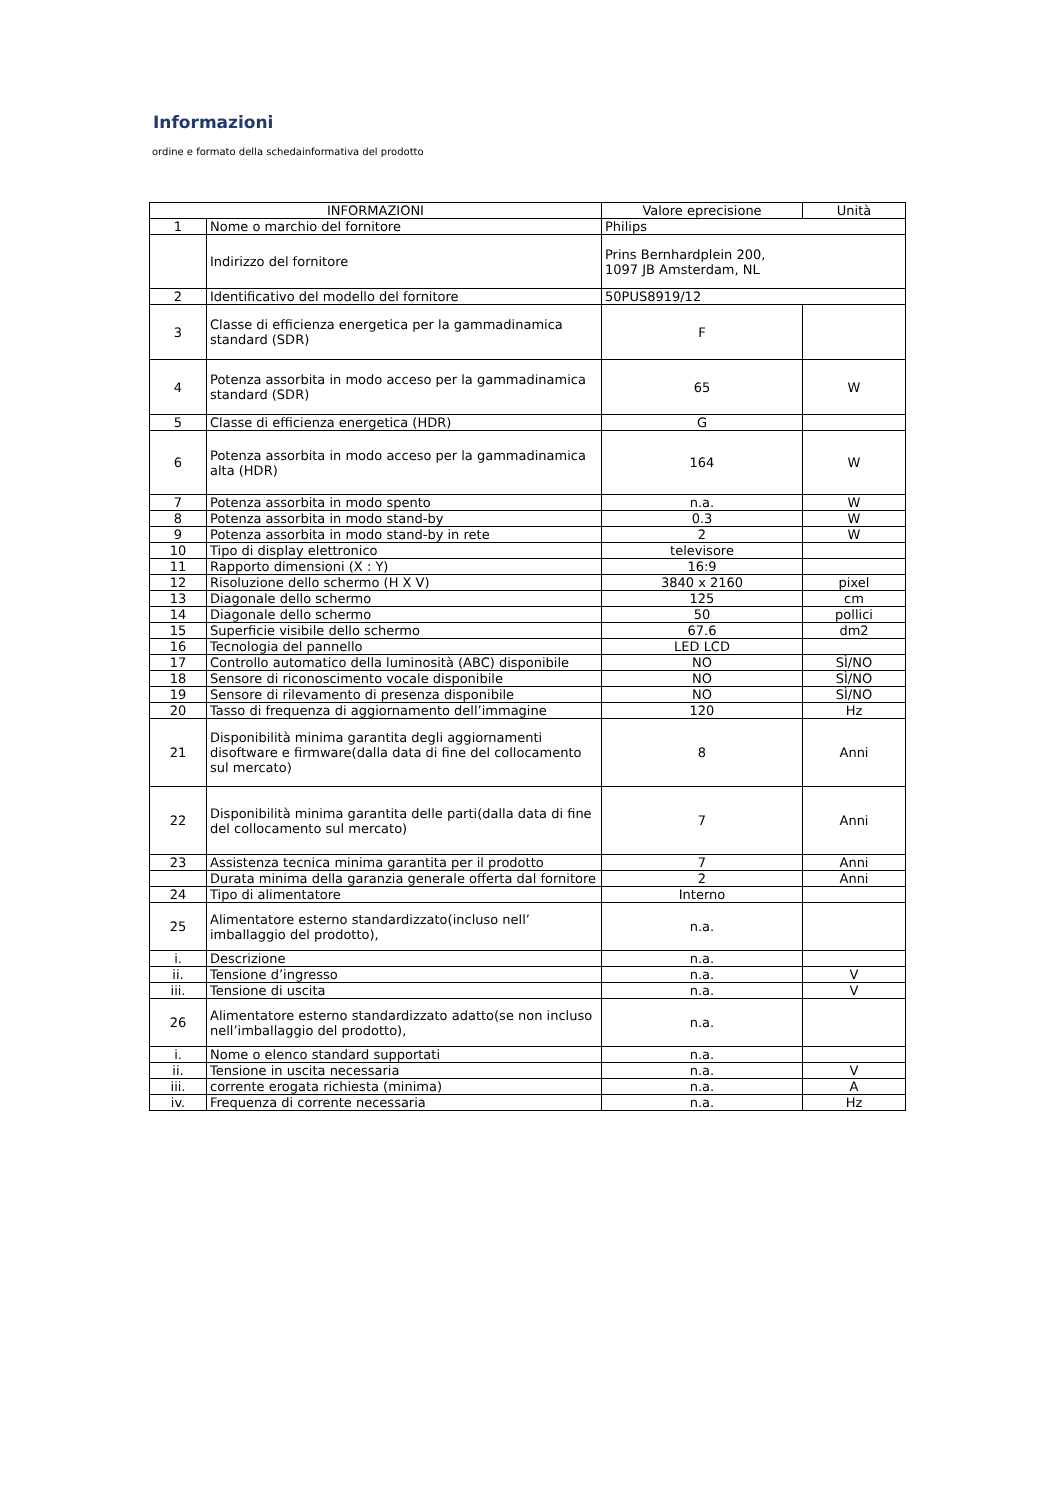Informazioni
ordine e formato della schedainformativa del prodotto
| INFORMAZIONI | | Valore eprecisione | Unità |
| --- | --- | --- | --- |
| 1 | Nome o marchio del fornitore | Philips | |
| | Indirizzo del fornitore | Prins Bernhardplein 200, 1097 JB Amsterdam, NL | |
| 2 | Identificativo del modello del fornitore | 50PUS8919/12 | |
| 3 | Classe di efficienza energetica per la gammadinamica standard (SDR) | F | |
| 4 | Potenza assorbita in modo acceso per la gammadinamica standard (SDR) | 65 | W |
| 5 | Classe di efficienza energetica (HDR) | G | |
| 6 | Potenza assorbita in modo acceso per la gammadinamica alta (HDR) | 164 | W |
| 7 | Potenza assorbita in modo spento | n.a. | W |
| 8 | Potenza assorbita in modo stand-by | 0.3 | W |
| 9 | Potenza assorbita in modo stand-by in rete | 2 | W |
| 10 | Tipo di display elettronico | televisore | |
| 11 | Rapporto dimensioni (X : Y) | 16:9 | |
| 12 | Risoluzione dello schermo (H X V) | 3840 x 2160 | pixel |
| 13 | Diagonale dello schermo | 125 | cm |
| 14 | Diagonale dello schermo | 50 | pollici |
| 15 | Superficie visibile dello schermo | 67.6 | dm2 |
| 16 | Tecnologia del pannello | LED LCD | |
| 17 | Controllo automatico della luminosità (ABC) disponibile | NO | SÌ/NO |
| 18 | Sensore di riconoscimento vocale disponibile | NO | SÌ/NO |
| 19 | Sensore di rilevamento di presenza disponibile | NO | SÌ/NO |
| 20 | Tasso di frequenza di aggiornamento dell’immagine | 120 | Hz |
| 21 | Disponibilità minima garantita degli aggiornamenti disoftware e firmware(dalla data di fine del collocamento sul mercato) | 8 | Anni |
| 22 | Disponibilità minima garantita delle parti(dalla data di fine del collocamento sul mercato) | 7 | Anni |
| 23 | Assistenza tecnica minima garantita per il prodotto | 7 | Anni |
| | Durata minima della garanzia generale offerta dal fornitore | 2 | Anni |
| 24 | Tipo di alimentatore | Interno | |
| 25 | Alimentatore esterno standardizzato(incluso nell’ imballaggio del prodotto), | n.a. | |
| i. | Descrizione | n.a. | |
| ii. | Tensione d’ingresso | n.a. | V |
| iii. | Tensione di uscita | n.a. | V |
| 26 | Alimentatore esterno standardizzato adatto(se non incluso nell’imballaggio del prodotto), | n.a. | |
| i. | Nome o elenco standard supportati | n.a. | |
| ii. | Tensione in uscita necessaria | n.a. | V |
| iii. | corrente erogata richiesta (minima) | n.a. | A |
| iv. | Frequenza di corrente necessaria | n.a. | Hz |